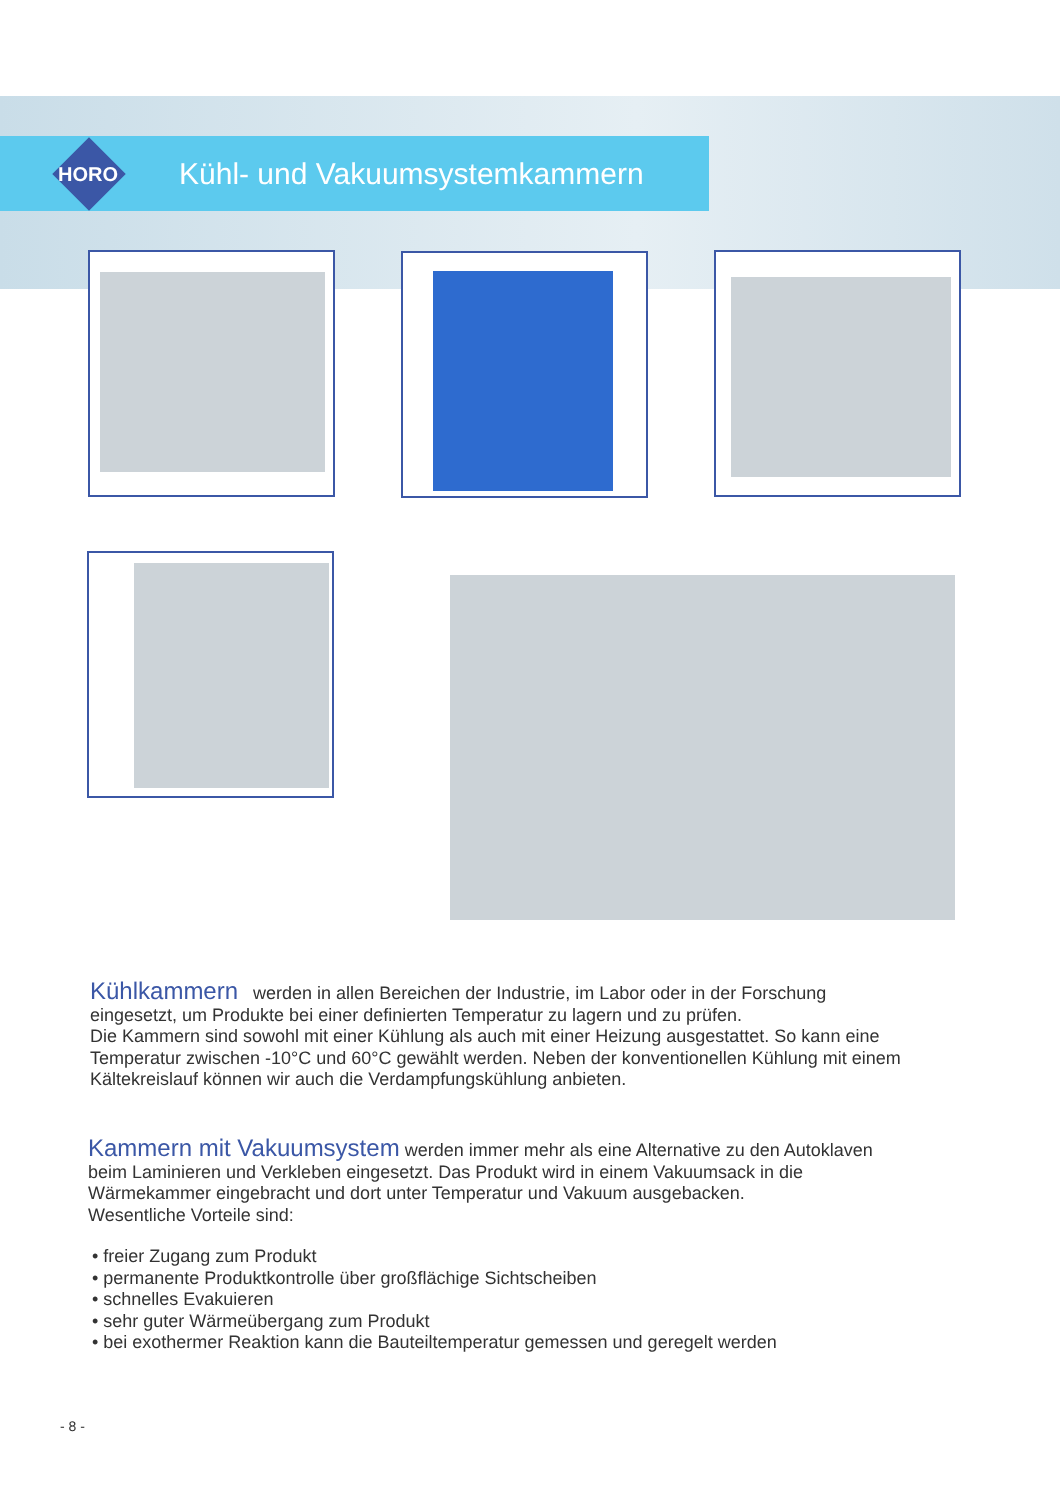HORO
Kühl- und Vakuumsystemkammern
Kühlkammern
werden in allen Bereichen der Industrie, im Labor oder in der Forschung eingesetzt, um Produkte bei einer definierten Temperatur zu lagern und zu prüfen.
Die Kammern sind sowohl mit einer Kühlung als auch mit einer Heizung ausgestattet. So kann eine Temperatur zwischen -10°C und 60°C gewählt werden. Neben der konventionellen Kühlung mit einem Kältekreislauf können wir auch die Verdampfungskühlung anbieten.
Kammern mit Vakuumsystem
werden immer mehr als eine Alternative zu den Autoklaven beim Laminieren und Verkleben eingesetzt. Das Produkt wird in einem Vakuumsack in die Wärmekammer eingebracht und dort unter Temperatur und Vakuum ausgebacken.
Wesentliche Vorteile sind:
• freier Zugang zum Produkt
• permanente Produktkontrolle über großflächige Sichtscheiben
• schnelles Evakuieren
• sehr guter Wärmeübergang zum Produkt
• bei exothermer Reaktion kann die Bauteiltemperatur gemessen und geregelt werden
- 8 -